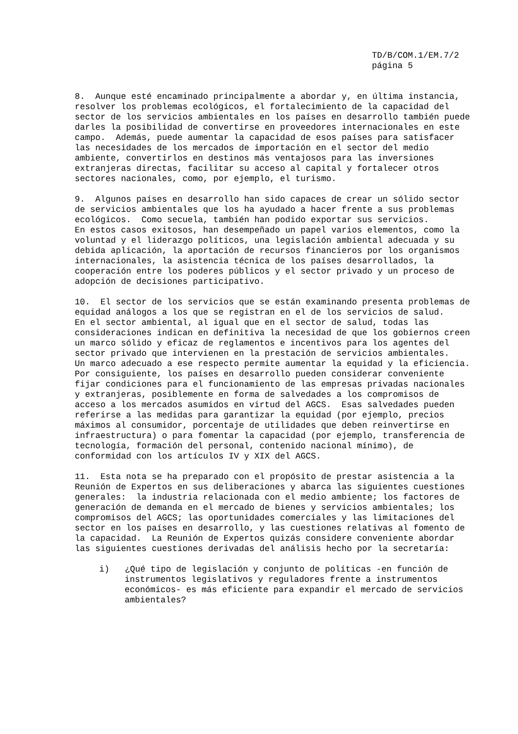TD/B/COM.1/EM.7/2
página 5
8. Aunque esté encaminado principalmente a abordar y, en última instancia, resolver los problemas ecológicos, el fortalecimiento de la capacidad del sector de los servicios ambientales en los países en desarrollo también puede darles la posibilidad de convertirse en proveedores internacionales en este campo. Además, puede aumentar la capacidad de esos países para satisfacer las necesidades de los mercados de importación en el sector del medio ambiente, convertirlos en destinos más ventajosos para las inversiones extranjeras directas, facilitar su acceso al capital y fortalecer otros sectores nacionales, como, por ejemplo, el turismo.
9. Algunos países en desarrollo han sido capaces de crear un sólido sector de servicios ambientales que los ha ayudado a hacer frente a sus problemas ecológicos. Como secuela, también han podido exportar sus servicios. En estos casos exitosos, han desempeñado un papel varios elementos, como la voluntad y el liderazgo políticos, una legislación ambiental adecuada y su debida aplicación, la aportación de recursos financieros por los organismos internacionales, la asistencia técnica de los países desarrollados, la cooperación entre los poderes públicos y el sector privado y un proceso de adopción de decisiones participativo.
10. El sector de los servicios que se están examinando presenta problemas de equidad análogos a los que se registran en el de los servicios de salud. En el sector ambiental, al igual que en el sector de salud, todas las consideraciones indican en definitiva la necesidad de que los gobiernos creen un marco sólido y eficaz de reglamentos e incentivos para los agentes del sector privado que intervienen en la prestación de servicios ambientales. Un marco adecuado a ese respecto permite aumentar la equidad y la eficiencia. Por consiguiente, los países en desarrollo pueden considerar conveniente fijar condiciones para el funcionamiento de las empresas privadas nacionales y extranjeras, posiblemente en forma de salvedades a los compromisos de acceso a los mercados asumidos en virtud del AGCS. Esas salvedades pueden referirse a las medidas para garantizar la equidad (por ejemplo, precios máximos al consumidor, porcentaje de utilidades que deben reinvertirse en infraestructura) o para fomentar la capacidad (por ejemplo, transferencia de tecnología, formación del personal, contenido nacional mínimo), de conformidad con los artículos IV y XIX del AGCS.
11. Esta nota se ha preparado con el propósito de prestar asistencia a la Reunión de Expertos en sus deliberaciones y abarca las siguientes cuestiones generales: la industria relacionada con el medio ambiente; los factores de generación de demanda en el mercado de bienes y servicios ambientales; los compromisos del AGCS; las oportunidades comerciales y las limitaciones del sector en los países en desarrollo, y las cuestiones relativas al fomento de la capacidad. La Reunión de Expertos quizás considere conveniente abordar las siguientes cuestiones derivadas del análisis hecho por la secretaría:
i) ¿Qué tipo de legislación y conjunto de políticas -en función de instrumentos legislativos y reguladores frente a instrumentos económicos- es más eficiente para expandir el mercado de servicios ambientales?